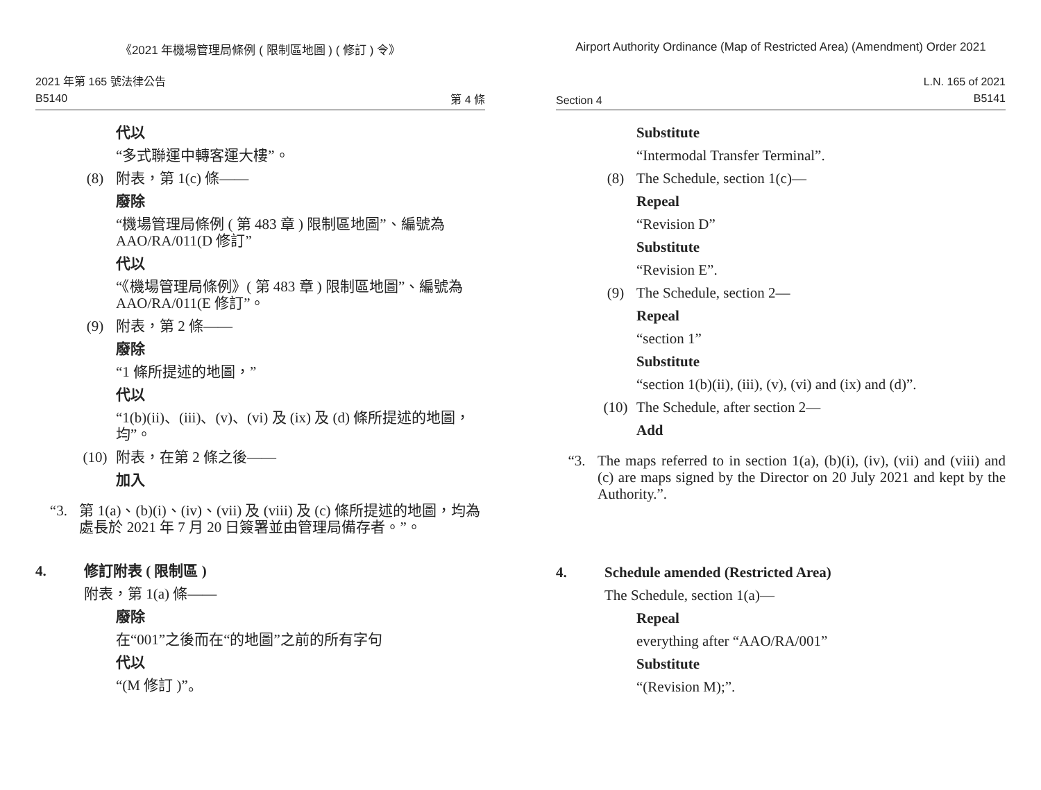《2021 年機場管理局條例 ( 限制區地圖 ) ( 修訂 ) 令》
2021 年第 165 號法律公告
B5140
第 4 條
代以
“多式聯運中轉客運大樓”。
(8)
附表，第 1(c) 條——
廢除
“機場管理局條例 ( 第 483 章 ) 限制區地圖”、編號為 AAO/RA/011(D 修訂”
代以
“《機場管理局條例》( 第 483 章 ) 限制區地圖”、編號為 AAO/RA/011(E 修訂”。
(9)
附表，第 2 條——
廢除
“1 條所提述的地圖，”
代以
“1(b)(ii)、(iii)、(v)、(vi) 及 (ix) 及 (d) 條所提述的地圖，均”。
(10)
附表，在第 2 條之後——
加入
“3.
第 1(a)、(b)(i)、(iv)、(vii) 及 (viii) 及 (c) 條所提述的地圖，均為處長於 2021 年 7 月 20 日簽署並由管理局備存者。”。
4.
修訂附表 ( 限制區 )
附表，第 1(a) 條——
廢除
在“001”之後而在“的地圖”之前的所有字句
代以
“(M 修訂 )”。
Airport Authority Ordinance (Map of Restricted Area) (Amendment) Order 2021
Section 4
L.N. 165 of 2021
B5141
Substitute
“Intermodal Transfer Terminal”.
(8)
The Schedule, section 1(c)—
Repeal
“Revision D”
Substitute
“Revision E”.
(9)
The Schedule, section 2—
Repeal
“section 1”
Substitute
“section 1(b)(ii), (iii), (v), (vi) and (ix) and (d)”.
(10)
The Schedule, after section 2—
Add
“3.
The maps referred to in section 1(a), (b)(i), (iv), (vii) and (viii) and (c) are maps signed by the Director on 20 July 2021 and kept by the Authority.”.
4.
Schedule amended (Restricted Area)
The Schedule, section 1(a)—
Repeal
everything after “AAO/RA/001”
Substitute
“(Revision M);”.